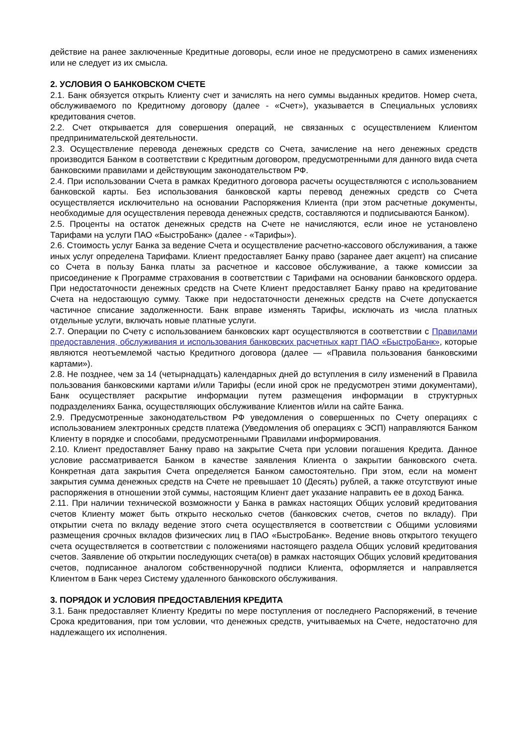действие на ранее заключенные Кредитные договоры, если иное не предусмотрено в самих изменениях или не следует из их смысла.
2. УСЛОВИЯ О БАНКОВСКОМ СЧЕТЕ
2.1. Банк обязуется открыть Клиенту счет и зачислять на него суммы выданных кредитов. Номер счета, обслуживаемого по Кредитному договору (далее - «Счет»), указывается в Специальных условиях кредитования счетов.
2.2. Счет открывается для совершения операций, не связанных с осуществлением Клиентом предпринимательской деятельности.
2.3. Осуществление перевода денежных средств со Счета, зачисление на него денежных средств производится Банком в соответствии с Кредитным договором, предусмотренными для данного вида счета банковскими правилами и действующим законодательством РФ.
2.4. При использовании Счета в рамках Кредитного договора расчеты осуществляются с использованием банковской карты. Без использования банковской карты перевод денежных средств со Счета осуществляется исключительно на основании Распоряжения Клиента (при этом расчетные документы, необходимые для осуществления перевода денежных средств, составляются и подписываются Банком).
2.5. Проценты на остаток денежных средств на Счете не начисляются, если иное не установлено Тарифами на услуги ПАО «БыстроБанк» (далее - «Тарифы»).
2.6. Стоимость услуг Банка за ведение Счета и осуществление расчетно-кассового обслуживания, а также иных услуг определена Тарифами. Клиент предоставляет Банку право (заранее дает акцепт) на списание со Счета в пользу Банка платы за расчетное и кассовое обслуживание, а также комиссии за присоединение к Программе страхования в соответствии с Тарифами на основании банковского ордера. При недостаточности денежных средств на Счете Клиент предоставляет Банку право на кредитование Счета на недостающую сумму. Также при недостаточности денежных средств на Счете допускается частичное списание задолженности. Банк вправе изменять Тарифы, исключать из числа платных отдельные услуги, включать новые платные услуги.
2.7. Операции по Счету с использованием банковских карт осуществляются в соответствии с Правилами предоставления, обслуживания и использования банковских расчетных карт ПАО «БыстроБанк», которые являются неотъемлемой частью Кредитного договора (далее — «Правила пользования банковскими картами»).
2.8. Не позднее, чем за 14 (четырнадцать) календарных дней до вступления в силу изменений в Правила пользования банковскими картами и/или Тарифы (если иной срок не предусмотрен этими документами), Банк осуществляет раскрытие информации путем размещения информации в структурных подразделениях Банка, осуществляющих обслуживание Клиентов и/или на сайте Банка.
2.9. Предусмотренные законодательством РФ уведомления о совершенных по Счету операциях с использованием электронных средств платежа (Уведомления об операциях с ЭСП) направляются Банком Клиенту в порядке и способами, предусмотренными Правилами информирования.
2.10. Клиент предоставляет Банку право на закрытие Счета при условии погашения Кредита. Данное условие рассматривается Банком в качестве заявления Клиента о закрытии банковского счета. Конкретная дата закрытия Счета определяется Банком самостоятельно. При этом, если на момент закрытия сумма денежных средств на Счете не превышает 10 (Десять) рублей, а также отсутствуют иные распоряжения в отношении этой суммы, настоящим Клиент дает указание направить ее в доход Банка.
2.11. При наличии технической возможности у Банка в рамках настоящих Общих условий кредитования счетов Клиенту может быть открыто несколько счетов (банковских счетов, счетов по вкладу). При открытии счета по вкладу ведение этого счета осуществляется в соответствии с Общими условиями размещения срочных вкладов физических лиц в ПАО «БыстроБанк». Ведение вновь открытого текущего счета осуществляется в соответствии с положениями настоящего раздела Общих условий кредитования счетов. Заявление об открытии последующих счета(ов) в рамках настоящих Общих условий кредитования счетов, подписанное аналогом собственноручной подписи Клиента, оформляется и направляется Клиентом в Банк через Систему удаленного банковского обслуживания.
3. ПОРЯДОК И УСЛОВИЯ ПРЕДОСТАВЛЕНИЯ КРЕДИТА
3.1. Банк предоставляет Клиенту Кредиты по мере поступления от последнего Распоряжений, в течение Срока кредитования, при том условии, что денежных средств, учитываемых на Счете, недостаточно для надлежащего их исполнения.